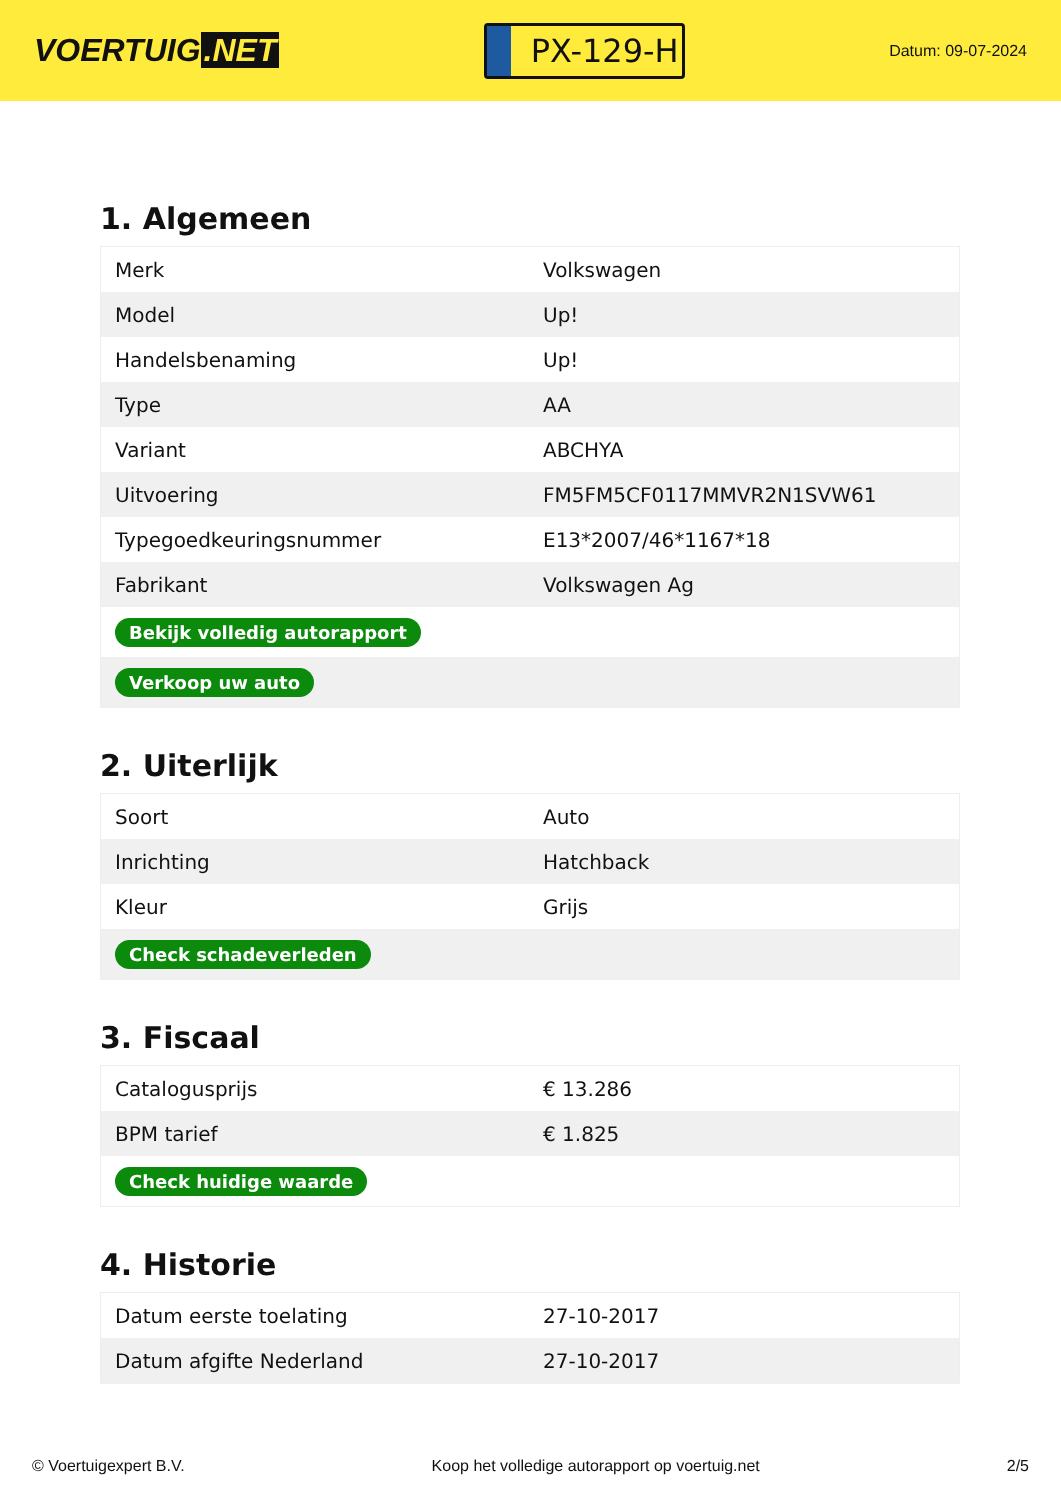VOERTUIG.NET
PX-129-H
Datum: 09-07-2024
1. Algemeen
| Merk | Volkswagen |
| Model | Up! |
| Handelsbenaming | Up! |
| Type | AA |
| Variant | ABCHYA |
| Uitvoering | FM5FM5CF0117MMVR2N1SVW61 |
| Typegoedkeuringsnummer | E13*2007/46*1167*18 |
| Fabrikant | Volkswagen Ag |
| Bekijk volledig autorapport | |
| Verkoop uw auto | |
2. Uiterlijk
| Soort | Auto |
| Inrichting | Hatchback |
| Kleur | Grijs |
| Check schadeverleden | |
3. Fiscaal
| Catalogusprijs | € 13.286 |
| BPM tarief | € 1.825 |
| Check huidige waarde | |
4. Historie
| Datum eerste toelating | 27-10-2017 |
| Datum afgifte Nederland | 27-10-2017 |
© Voertuigexpert B.V. Koop het volledige autorapport op voertuig.net 2/5